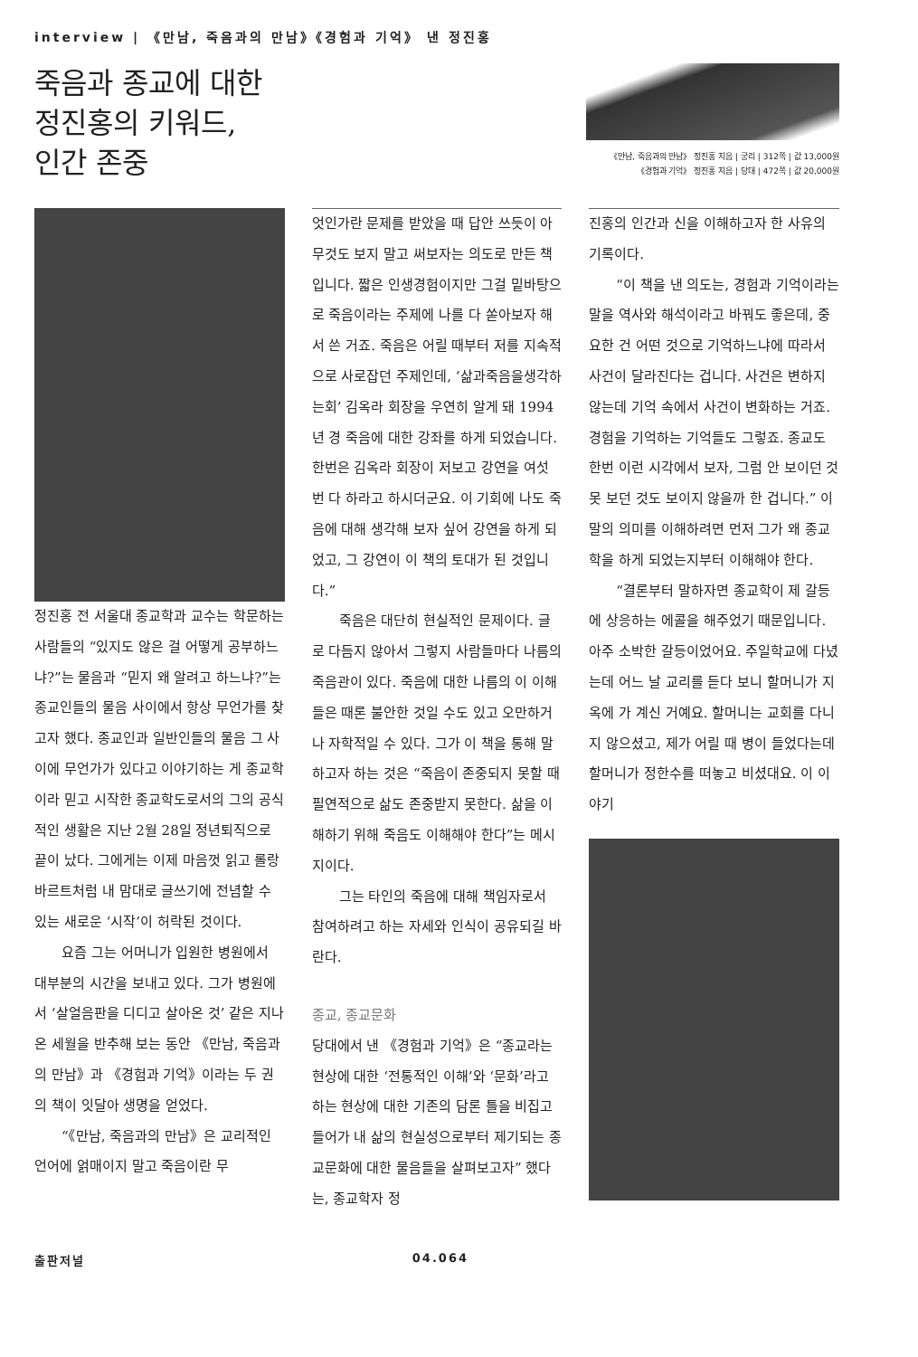interview | 《만남, 죽음과의 만남》《경험과 기억》 낸 정진홍
죽음과 종교에 대한
정진홍의 키워드,
인간 존중
《만남, 죽음과의 만남》 정진홍 지음 | 궁리 | 312쪽 | 값 13,000원
《경험과 기억》 정진홍 지음 | 당대 | 472쪽 | 값 20,000원
정진홍 전 서울대 종교학과 교수는 학문하는 사람들의 “있지도 않은 걸 어떻게 공부하느냐?”는 물음과 “믿지 왜 알려고 하느냐?”는 종교인들의 물음 사이에서 항상 무언가를 찾고자 했다. 종교인과 일반인들의 물음 그 사이에 무언가가 있다고 이야기하는 게 종교학이라 믿고 시작한 종교학도로서의 그의 공식적인 생활은 지난 2월 28일 정년퇴직으로 끝이 났다. 그에게는 이제 마음껏 읽고 롤랑 바르트처럼 내 맘대로 글쓰기에 전념할 수 있는 새로운 ‘시작’이 허락된 것이다.
요즘 그는 어머니가 입원한 병원에서 대부분의 시간을 보내고 있다. 그가 병원에서 ‘살얼음판을 디디고 살아온 것’ 같은 지나온 세월을 반추해 보는 동안 《만남, 죽음과의 만남》과 《경험과 기억》이라는 두 권의 책이 잇달아 생명을 얻었다.
“《만남, 죽음과의 만남》은 교리적인 언어에 얽매이지 말고 죽음이란 무
엇인가란 문제를 받았을 때 답안 쓰듯이 아무것도 보지 말고 써보자는 의도로 만든 책입니다. 짧은 인생경험이지만 그걸 밑바탕으로 죽음이라는 주제에 나를 다 쏟아보자 해서 쓴 거죠. 죽음은 어릴 때부터 저를 지속적으로 사로잡던 주제인데, ‘삶과죽음을생각하는회’ 김옥라 회장을 우연히 알게 돼 1994년 경 죽음에 대한 강좌를 하게 되었습니다. 한번은 김옥라 회장이 저보고 강연을 여섯 번 다 하라고 하시더군요. 이 기회에 나도 죽음에 대해 생각해 보자 싶어 강연을 하게 되었고, 그 강연이 이 책의 토대가 된 것입니다.”
죽음은 대단히 현실적인 문제이다. 글로 다듬지 않아서 그렇지 사람들마다 나름의 죽음관이 있다. 죽음에 대한 나름의 이 이해들은 때론 불안한 것일 수도 있고 오만하거나 자학적일 수 있다. 그가 이 책을 통해 말하고자 하는 것은 “죽음이 존중되지 못할 때 필연적으로 삶도 존중받지 못한다. 삶을 이해하기 위해 죽음도 이해해야 한다”는 메시지이다.
그는 타인의 죽음에 대해 책임자로서 참여하려고 하는 자세와 인식이 공유되길 바란다.
종교, 종교문화
당대에서 낸 《경험과 기억》은 “종교라는 현상에 대한 ‘전통적인 이해’와 ‘문화’라고 하는 현상에 대한 기존의 담론 틀을 비집고 들어가 내 삶의 현실성으로부터 제기되는 종교문화에 대한 물음들을 살펴보고자” 했다는, 종교학자 정
진홍의 인간과 신을 이해하고자 한 사유의 기록이다.
“이 책을 낸 의도는, 경험과 기억이라는 말을 역사와 해석이라고 바꿔도 좋은데, 중요한 건 어떤 것으로 기억하느냐에 따라서 사건이 달라진다는 겁니다. 사건은 변하지 않는데 기억 속에서 사건이 변화하는 거죠. 경험을 기억하는 기억들도 그렇죠. 종교도 한번 이런 시각에서 보자, 그럼 안 보이던 것 못 보던 것도 보이지 않을까 한 겁니다.” 이 말의 의미를 이해하려면 먼저 그가 왜 종교학을 하게 되었는지부터 이해해야 한다.
“결론부터 말하자면 종교학이 제 갈등에 상응하는 에콜을 해주었기 때문입니다. 아주 소박한 갈등이었어요. 주일학교에 다녔는데 어느 날 교리를 듣다 보니 할머니가 지옥에 가 계신 거예요. 할머니는 교회를 다니지 않으셨고, 제가 어릴 때 병이 들었다는데 할머니가 정한수를 떠놓고 비셨대요. 이 이야기
출판저널 04.064